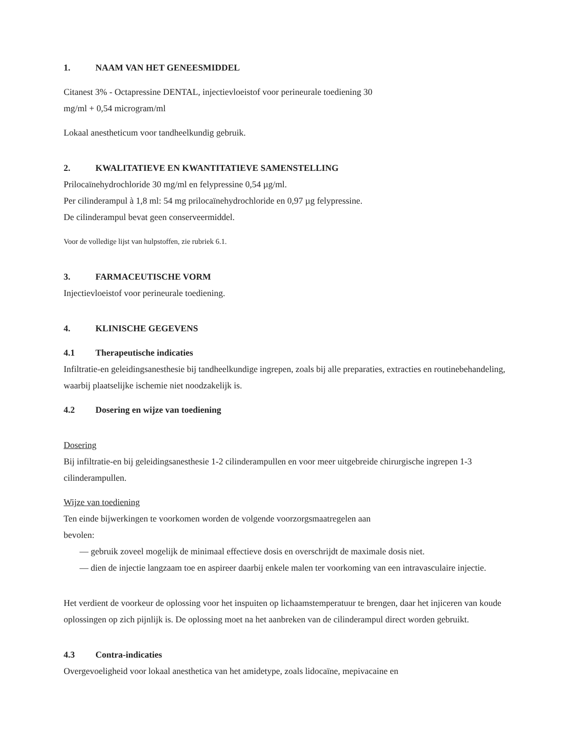1. NAAM VAN HET GENEESMIDDEL
Citanest 3% - Octapressine DENTAL, injectievloeistof voor perineurale toediening 30
mg/ml + 0,54 microgram/ml
Lokaal anestheticum voor tandheelkundig gebruik.
2. KWALITATIEVE EN KWANTITATIEVE SAMENSTELLING
Prilocaïnehydrochloride 30 mg/ml en felypressine 0,54 µg/ml.
Per cilinderampul à 1,8 ml: 54 mg prilocaïnehydrochloride en 0,97 µg felypressine.
De cilinderampul bevat geen conserveermiddel.
Voor de volledige lijst van hulpstoffen, zie rubriek 6.1.
3. FARMACEUTISCHE VORM
Injectievloeistof voor perineurale toediening.
4. KLINISCHE GEGEVENS
4.1 Therapeutische indicaties
Infiltratie-en geleidingsanesthesie bij tandheelkundige ingrepen, zoals bij alle preparaties, extracties en routinebehandeling, waarbij plaatselijke ischemie niet noodzakelijk is.
4.2 Dosering en wijze van toediening
Dosering
Bij infiltratie-en bij geleidingsanesthesie 1-2 cilinderampullen en voor meer uitgebreide chirurgische ingrepen 1-3 cilinderampullen.
Wijze van toediening
Ten einde bijwerkingen te voorkomen worden de volgende voorzorgsmaatregelen aan
bevolen:
— gebruik zoveel mogelijk de minimaal effectieve dosis en overschrijdt de maximale dosis niet.
— dien de injectie langzaam toe en aspireer daarbij enkele malen ter voorkoming van een intravasculaire injectie.
Het verdient de voorkeur de oplossing voor het inspuiten op lichaamstemperatuur te brengen, daar het injiceren van koude oplossingen op zich pijnlijk is. De oplossing moet na het aanbreken van de cilinderampul direct worden gebruikt.
4.3 Contra-indicaties
Overgevoeligheid voor lokaal anesthetica van het amidetype, zoals lidocaïne, mepivacaine en